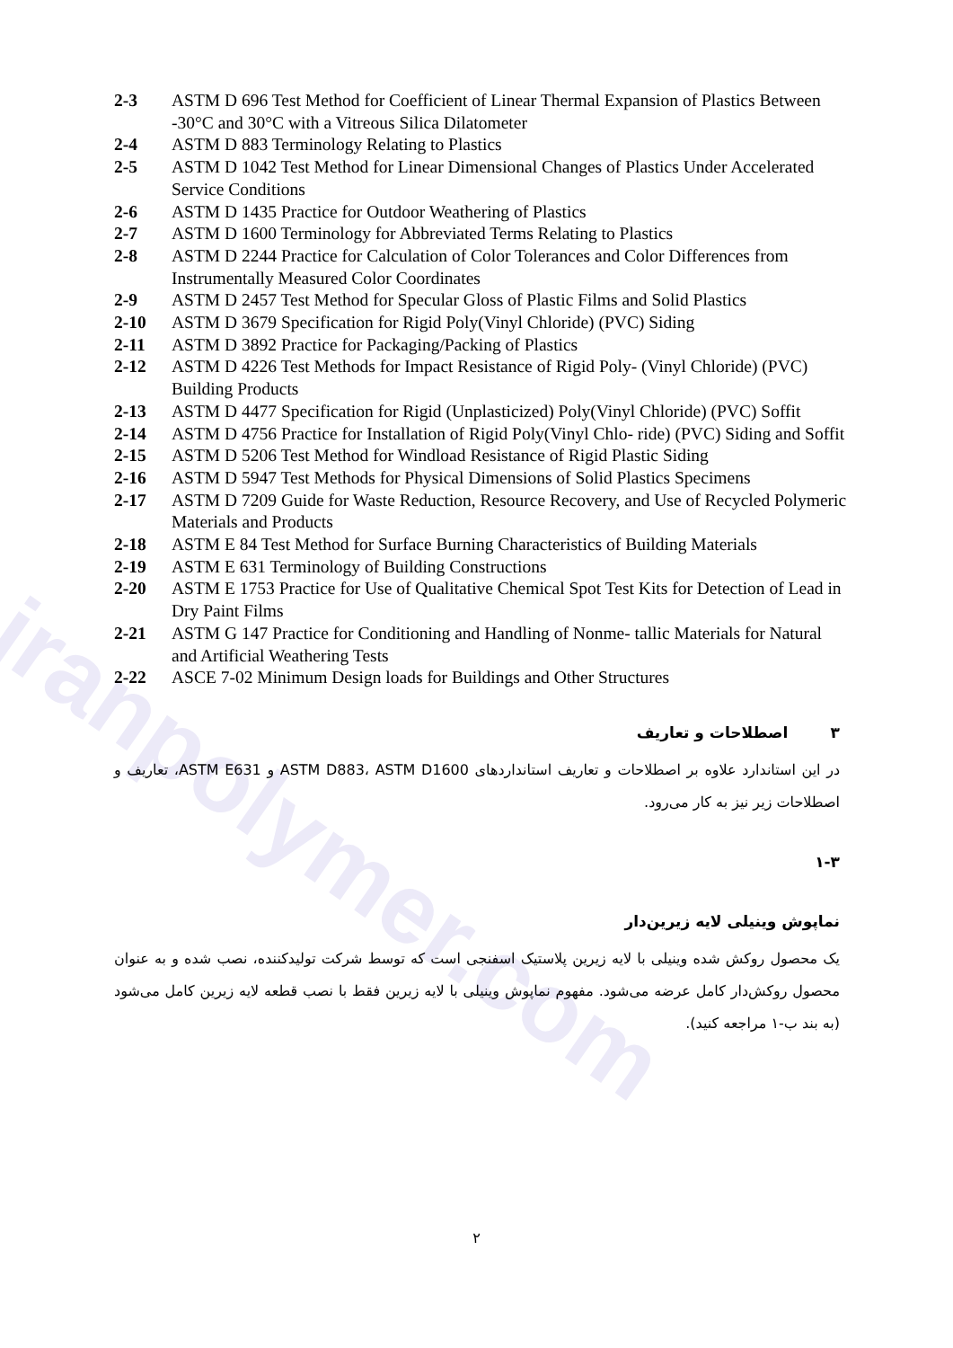iranpolymer.com
2-3 ASTM D 696 Test Method for Coefficient of Linear Thermal Expansion of Plastics Between -30°C and 30°C with a Vitreous Silica Dilatometer
2-4 ASTM D 883 Terminology Relating to Plastics
2-5 ASTM D 1042 Test Method for Linear Dimensional Changes of Plastics Under Accelerated Service Conditions
2-6 ASTM D 1435 Practice for Outdoor Weathering of Plastics
2-7 ASTM D 1600 Terminology for Abbreviated Terms Relating to Plastics
2-8 ASTM D 2244 Practice for Calculation of Color Tolerances and Color Differences from Instrumentally Measured Color Coordinates
2-9 ASTM D 2457 Test Method for Specular Gloss of Plastic Films and Solid Plastics
2-10 ASTM D 3679 Specification for Rigid Poly(Vinyl Chloride) (PVC) Siding
2-11 ASTM D 3892 Practice for Packaging/Packing of Plastics
2-12 ASTM D 4226 Test Methods for Impact Resistance of Rigid Poly- (Vinyl Chloride) (PVC) Building Products
2-13 ASTM D 4477 Specification for Rigid (Unplasticized) Poly(Vinyl Chloride) (PVC) Soffit
2-14 ASTM D 4756 Practice for Installation of Rigid Poly(Vinyl Chlo- ride) (PVC) Siding and Soffit
2-15 ASTM D 5206 Test Method for Windload Resistance of Rigid Plastic Siding
2-16 ASTM D 5947 Test Methods for Physical Dimensions of Solid Plastics Specimens
2-17 ASTM D 7209 Guide for Waste Reduction, Resource Recovery, and Use of Recycled Polymeric Materials and Products
2-18 ASTM E 84 Test Method for Surface Burning Characteristics of Building Materials
2-19 ASTM E 631 Terminology of Building Constructions
2-20 ASTM E 1753 Practice for Use of Qualitative Chemical Spot Test Kits for Detection of Lead in Dry Paint Films
2-21 ASTM G 147 Practice for Conditioning and Handling of Nonme- tallic Materials for Natural and Artificial Weathering Tests
2-22 ASCE 7-02 Minimum Design loads for Buildings and Other Structures
۳ اصطلاحات و تعاریف
در این استاندارد علاوه بر اصطلاحات و تعاریف استانداردهای ASTM D883، ASTM D1600 و ASTM E631، تعاریف و اصطلاحات زیر نیز به کار می‌رود.
۱-۳
نماپوش وینیلی لایه زیرین‌دار
یک محصول روکش شده وینیلی با لایه زیرین پلاستیک اسفنجی است که توسط شرکت تولیدکننده، نصب شده و به عنوان محصول روکش‌دار کامل عرضه می‌شود. مفهوم نماپوش وینیلی با لایه زیرین فقط با نصب قطعه لایه زیرین کامل می‌شود (به بند ب-۱ مراجعه کنید).
۲